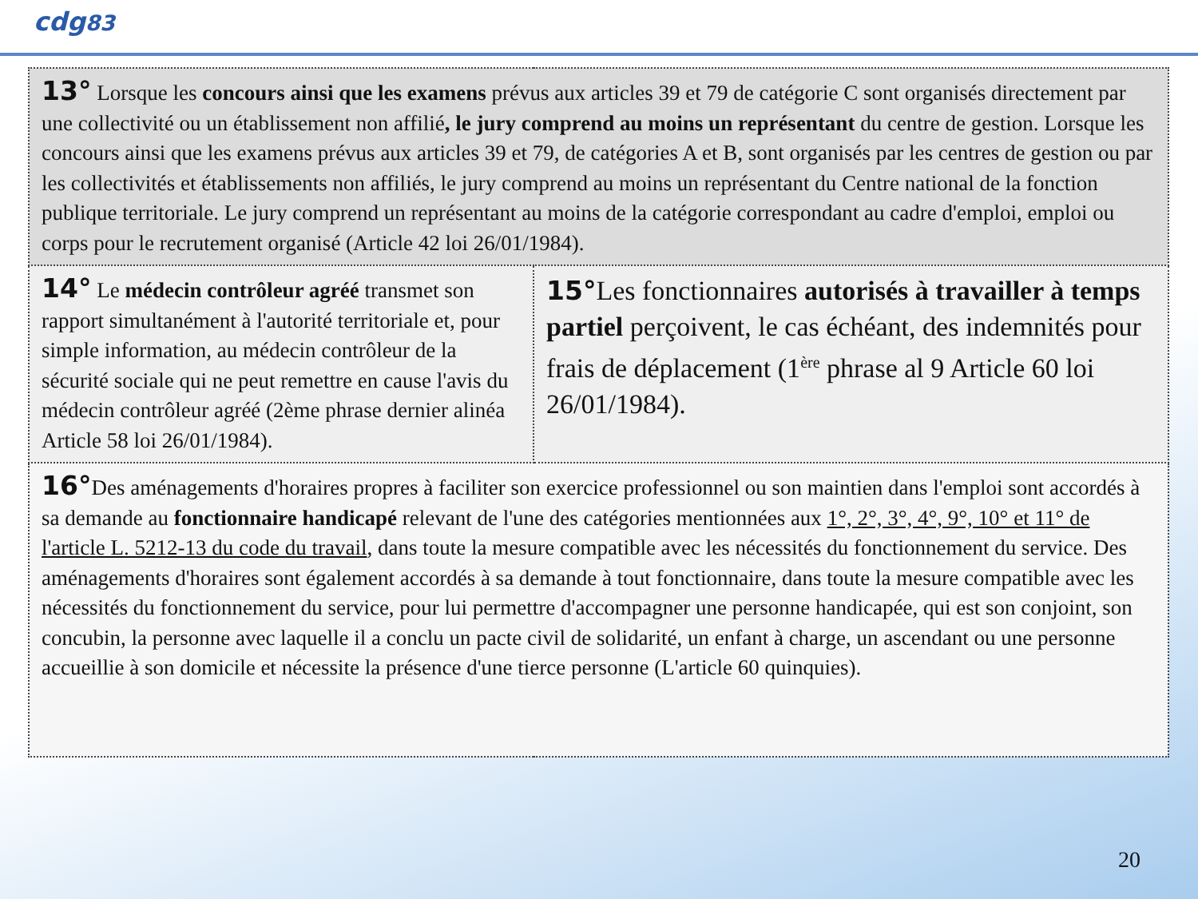cdg83
| 13° Lorsque les concours ainsi que les examens prévus aux articles 39 et 79 de catégorie C sont organisés directement par une collectivité ou un établissement non affilié , le jury comprend au moins un représentant du centre de gestion. Lorsque les concours ainsi que les examens prévus aux articles 39 et 79, de catégories A et B, sont organisés par les centres de gestion ou par les collectivités et établissements non affiliés, le jury comprend au moins un représentant du Centre national de la fonction publique territoriale. Le jury comprend un représentant au moins de la catégorie correspondant au cadre d'emploi, emploi ou corps pour le recrutement organisé (Article 42 loi 26/01/1984). | |
| 14° Le médecin contrôleur agréé transmet son rapport simultanément à l'autorité territoriale et, pour simple information, au médecin contrôleur de la sécurité sociale qui ne peut remettre en cause l'avis du médecin contrôleur agréé (2ème phrase dernier alinéa Article 58 loi 26/01/1984). | 15° Les fonctionnaires autorisés à travailler à temps partiel perçoivent, le cas échéant, des indemnités pour frais de déplacement (1<sup>ère</sup> phrase al 9 Article 60 loi 26/01/1984). |
| 16° Des aménagements d'horaires propres à faciliter son exercice professionnel ou son maintien dans l'emploi sont accordés à sa demande au fonctionnaire handicapé relevant de l'une des catégories mentionnées aux 1°, 2°, 3°, 4°, 9°, 10° et 11° de l'article L. 5212-13 du code du travail , dans toute la mesure compatible avec les nécessités du fonctionnement du service. Des aménagements d'horaires sont également accordés à sa demande à tout fonctionnaire, dans toute la mesure compatible avec les nécessités du fonctionnement du service, pour lui permettre d'accompagner une personne handicapée, qui est son conjoint, son concubin, la personne avec laquelle il a conclu un pacte civil de solidarité, un enfant à charge, un ascendant ou une personne accueillie à son domicile et nécessite la présence d'une tierce personne (L'article 60 quinquies). | |
20